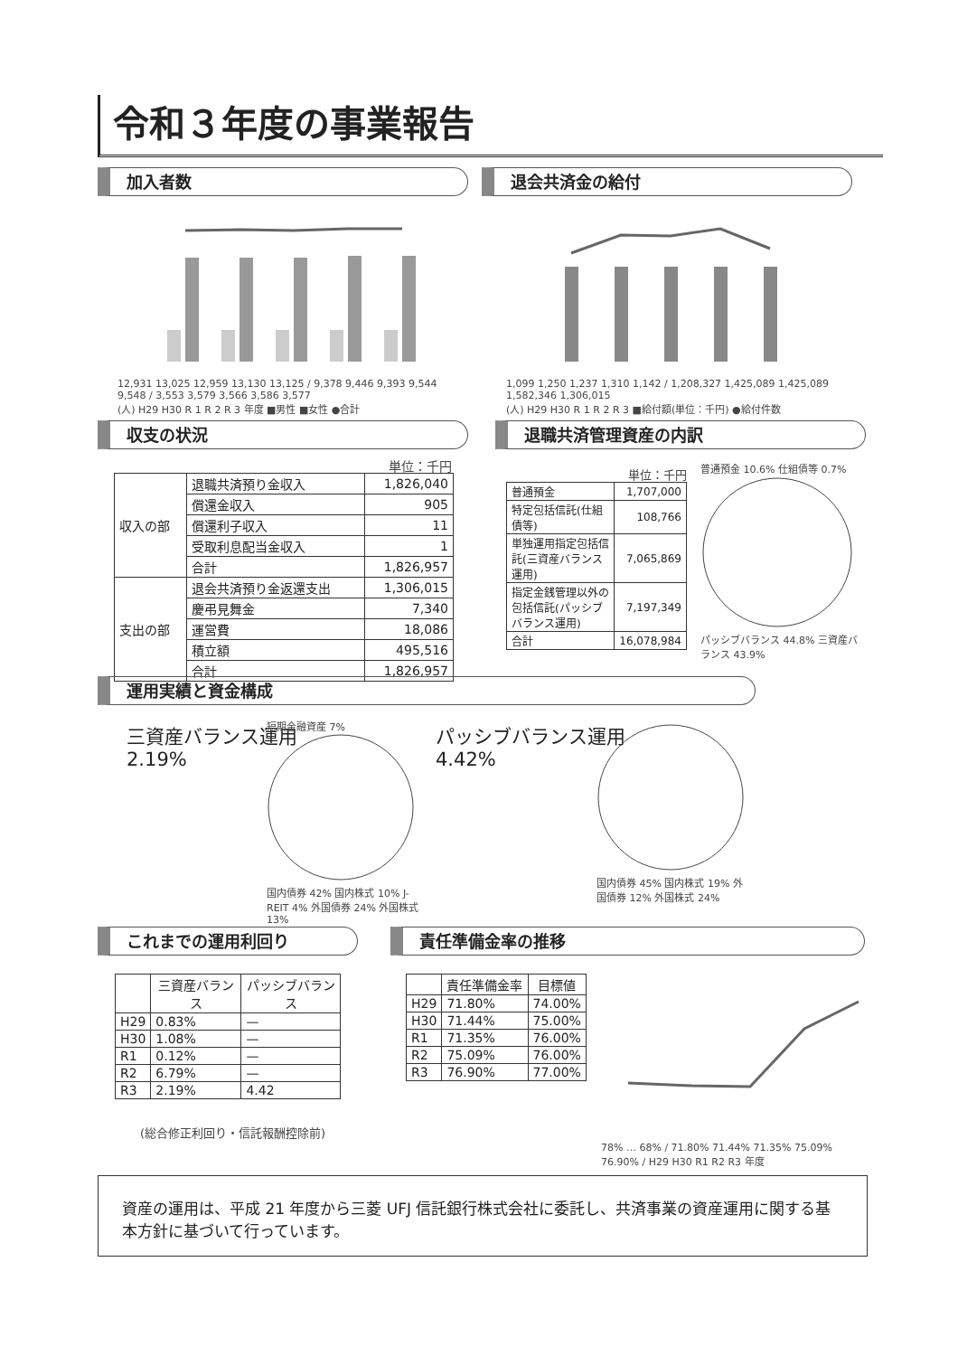令和３年度の事業報告
加入者数 退会共済金の給付
12,931 13,025 12,959 13,130 13,125 / 9,378 9,446 9,393 9,544 9,548 / 3,553 3,579 3,566 3,586 3,577
(人) H29 H30 R 1 R 2 R 3 年度 ■男性 ■女性 ●合計
1,099 1,250 1,237 1,310 1,142 / 1,208,327 1,425,089 1,425,089 1,582,346 1,306,015
(人) H29 H30 R 1 R 2 R 3 ■給付額(単位：千円) ●給付件数
収支の状況 退職共済管理資産の内訳
単位：千円
| 収入の部 | 退職共済預り金収入 | 1,826,040 |
| | 償還金収入 | 905 |
| | 償還利子収入 | 11 |
| | 受取利息配当金収入 | 1 |
| | 合計 | 1,826,957 |
| 支出の部 | 退会共済預り金返還支出 | 1,306,015 |
| | 慶弔見舞金 | 7,340 |
| | 運営費 | 18,086 |
| | 積立額 | 495,516 |
| | 合計 | 1,826,957 |
単位：千円
| 普通預金 | 1,707,000 |
| 特定包括信託(仕組債等) | 108,766 |
| 単独運用指定包括信託(三資産バランス運用) | 7,065,869 |
| 指定金銭管理以外の包括信託(パッシブバランス運用) | 7,197,349 |
| 合計 | 16,078,984 |
普通預金 10.6% 仕組債等 0.7%
パッシブバランス 44.8% 三資産バランス 43.9%
運用実績と資金構成
三資産バランス運用
2.19%
短期金融資産 7%
国内債券 42% 国内株式 10% J-REIT 4% 外国債券 24% 外国株式 13%
パッシブバランス運用
4.42%
国内債券 45% 国内株式 19% 外国債券 12% 外国株式 24%
これまでの運用利回り 責任準備金率の推移
| | 三資産バランス | パッシブバランス |
| --- | --- | --- |
| H29 | 0.83% | — |
| H30 | 1.08% | — |
| R1 | 0.12% | — |
| R2 | 6.79% | — |
| R3 | 2.19% | 4.42 |
(総合修正利回り・信託報酬控除前)
| | 責任準備金率 | 目標値 |
| --- | --- | --- |
| H29 | 71.80% | 74.00% |
| H30 | 71.44% | 75.00% |
| R1 | 71.35% | 76.00% |
| R2 | 75.09% | 76.00% |
| R3 | 76.90% | 77.00% |
78% … 68% / 71.80% 71.44% 71.35% 75.09% 76.90% / H29 H30 R1 R2 R3 年度
資産の運用は、平成 21 年度から三菱 UFJ 信託銀行株式会社に委託し、共済事業の資産運用に関する基本方針に基づいて行っています。